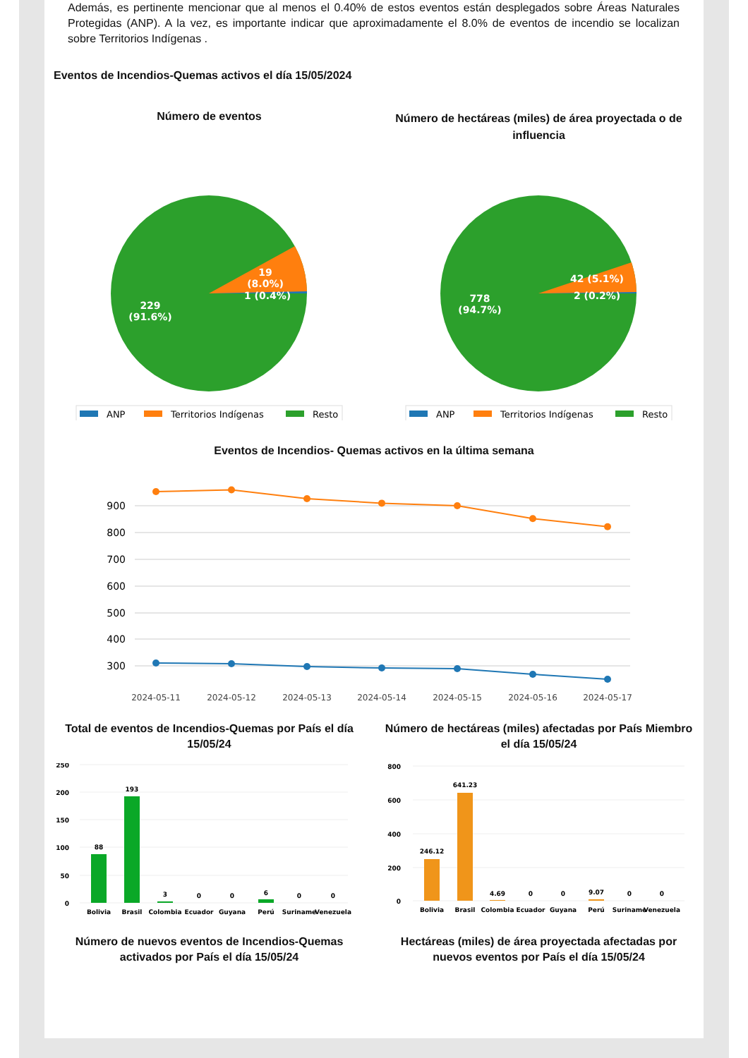Además, es pertinente mencionar que al menos el 0.40% de estos eventos están desplegados sobre Áreas Naturales Protegidas (ANP). A la vez, es importante indicar que aproximadamente el 8.0% de eventos de incendio se localizan sobre Territorios Indígenas .
Eventos de Incendios-Quemas activos el día 15/05/2024
Número de eventos
229
(91.6%)
19
(8.0%)
1 (0.4%)
ANP
Territorios Indígenas
Resto
Número de hectáreas (miles) de área proyectada o de influencia
778
(94.7%)
42 (5.1%)
2 (0.2%)
ANP
Territorios Indígenas
Resto
Eventos de Incendios- Quemas activos en la última semana
900
800
700
600
500
400
300
2024-05-11
2024-05-12
2024-05-13
2024-05-14
2024-05-15
2024-05-16
2024-05-17
Total de eventos de Incendios-Quemas por País el día 15/05/24
250
200
150
100
50
0
88
193
3
0
0
6
0
0
Bolivia
Brasil
Colombia
Ecuador
Guyana
Perú
Suriname
Venezuela
Número de hectáreas (miles) afectadas por País Miembro el día 15/05/24
800
600
400
200
0
246.12
641.23
4.69
0
0
9.07
0
0
Bolivia
Brasil
Colombia
Ecuador
Guyana
Perú
Suriname
Venezuela
Número de nuevos eventos de Incendios-Quemas activados por País el día 15/05/24
Hectáreas (miles) de área proyectada afectadas por nuevos eventos por País el día 15/05/24